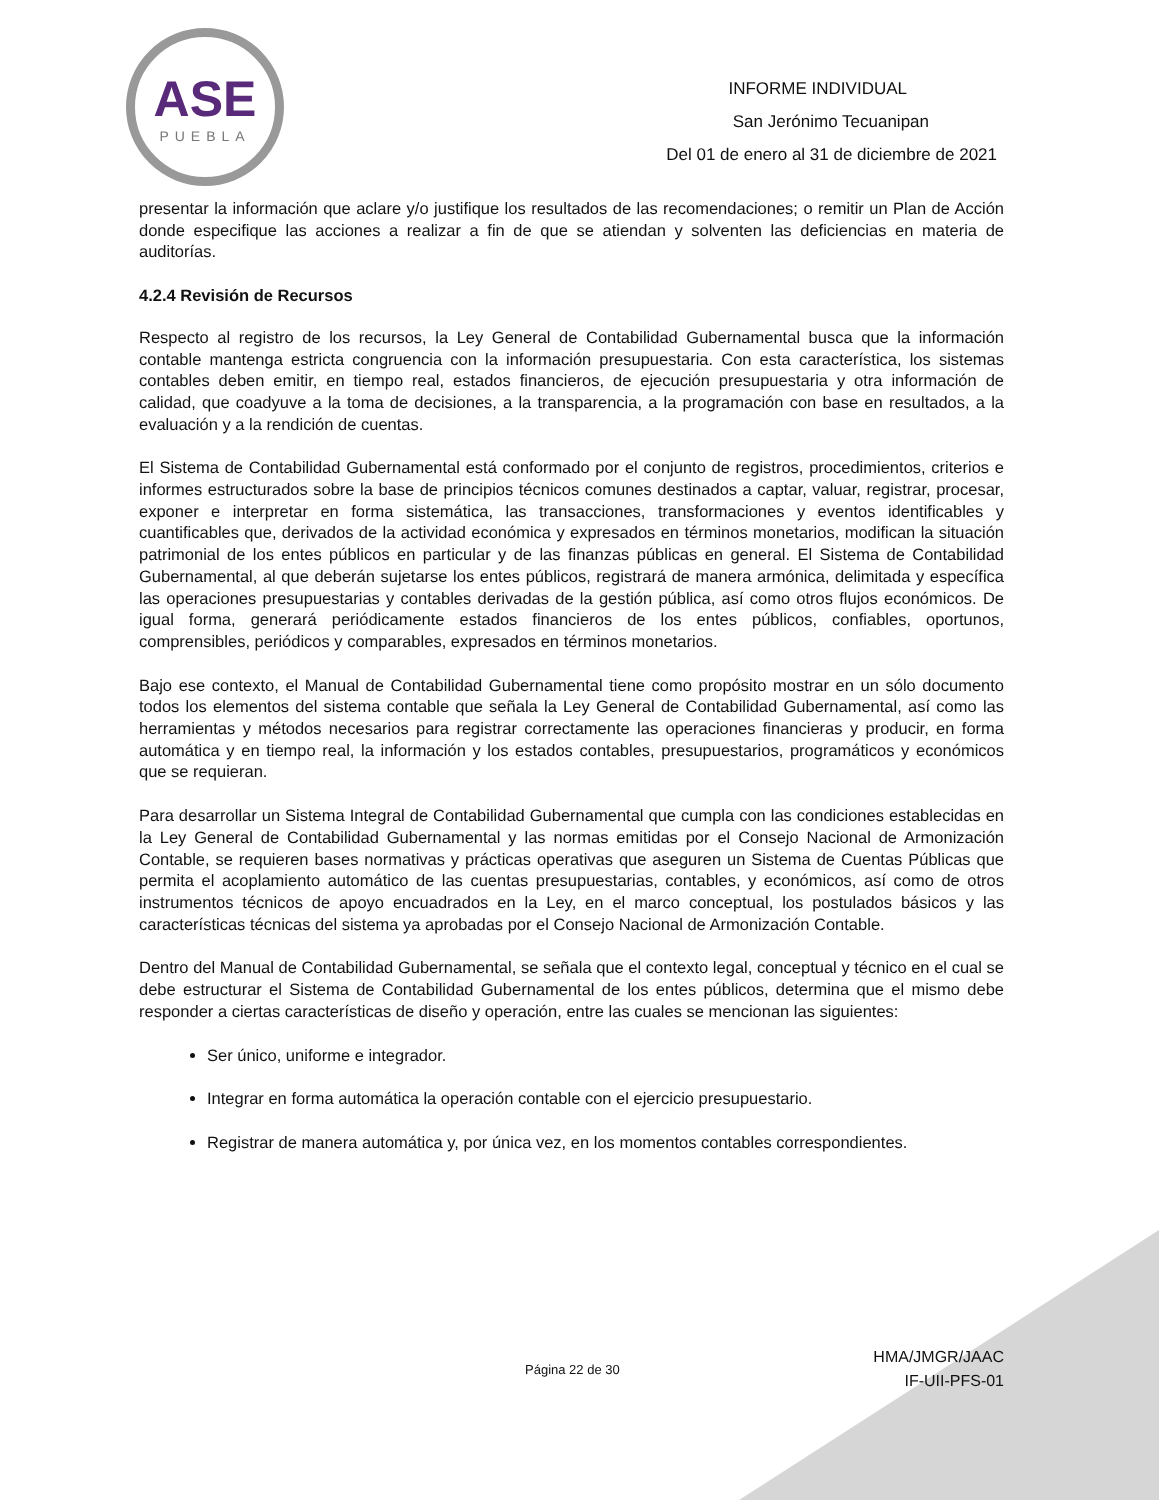ASE
PUEBLA
INFORME INDIVIDUAL
San Jerónimo Tecuanipan
Del 01 de enero al 31 de diciembre de 2021
presentar la información que aclare y/o justifique los resultados de las recomendaciones; o remitir un Plan de Acción donde especifique las acciones a realizar a fin de que se atiendan y solventen las deficiencias en materia de auditorías.
4.2.4 Revisión de Recursos
Respecto al registro de los recursos, la Ley General de Contabilidad Gubernamental busca que la información contable mantenga estricta congruencia con la información presupuestaria. Con esta característica, los sistemas contables deben emitir, en tiempo real, estados financieros, de ejecución presupuestaria y otra información de calidad, que coadyuve a la toma de decisiones, a la transparencia, a la programación con base en resultados, a la evaluación y a la rendición de cuentas.
El Sistema de Contabilidad Gubernamental está conformado por el conjunto de registros, procedimientos, criterios e informes estructurados sobre la base de principios técnicos comunes destinados a captar, valuar, registrar, procesar, exponer e interpretar en forma sistemática, las transacciones, transformaciones y eventos identificables y cuantificables que, derivados de la actividad económica y expresados en términos monetarios, modifican la situación patrimonial de los entes públicos en particular y de las finanzas públicas en general. El Sistema de Contabilidad Gubernamental, al que deberán sujetarse los entes públicos, registrará de manera armónica, delimitada y específica las operaciones presupuestarias y contables derivadas de la gestión pública, así como otros flujos económicos. De igual forma, generará periódicamente estados financieros de los entes públicos, confiables, oportunos, comprensibles, periódicos y comparables, expresados en términos monetarios.
Bajo ese contexto, el Manual de Contabilidad Gubernamental tiene como propósito mostrar en un sólo documento todos los elementos del sistema contable que señala la Ley General de Contabilidad Gubernamental, así como las herramientas y métodos necesarios para registrar correctamente las operaciones financieras y producir, en forma automática y en tiempo real, la información y los estados contables, presupuestarios, programáticos y económicos que se requieran.
Para desarrollar un Sistema Integral de Contabilidad Gubernamental que cumpla con las condiciones establecidas en la Ley General de Contabilidad Gubernamental y las normas emitidas por el Consejo Nacional de Armonización Contable, se requieren bases normativas y prácticas operativas que aseguren un Sistema de Cuentas Públicas que permita el acoplamiento automático de las cuentas presupuestarias, contables, y económicos, así como de otros instrumentos técnicos de apoyo encuadrados en la Ley, en el marco conceptual, los postulados básicos y las características técnicas del sistema ya aprobadas por el Consejo Nacional de Armonización Contable.
Dentro del Manual de Contabilidad Gubernamental, se señala que el contexto legal, conceptual y técnico en el cual se debe estructurar el Sistema de Contabilidad Gubernamental de los entes públicos, determina que el mismo debe responder a ciertas características de diseño y operación, entre las cuales se mencionan las siguientes:
Ser único, uniforme e integrador.
Integrar en forma automática la operación contable con el ejercicio presupuestario.
Registrar de manera automática y, por única vez, en los momentos contables correspondientes.
Página 22 de 30
HMA/JMGR/JAAC
IF-UII-PFS-01